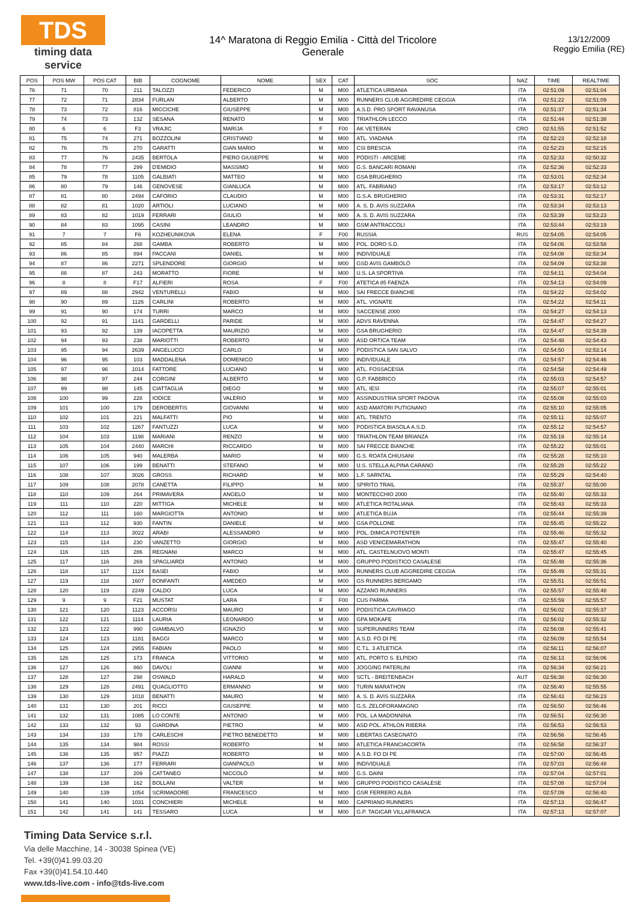TDS
timing data service
14^ Maratona di Reggio Emilia - Città del Tricolore
Generale
13/12/2009
Reggio Emilia (RE)
| POS | POS MW | POS CAT | BIB | COGNOME | NOME | SEX | CAT | SOC | NAZ | TIME | REALTIME |
| --- | --- | --- | --- | --- | --- | --- | --- | --- | --- | --- | --- |
| 76 | 71 | 70 | 211 | TALOZZI | FEDERICO | M | M00 | ATLETICA URBANIA | ITA | 02:51:09 | 02:51:04 |
| 77 | 72 | 71 | 2834 | FURLAN | ALBERTO | M | M00 | RUNNERS CLUB AGGREDIRE CEGGIA | ITA | 02:51:22 | 02:51:09 |
| 78 | 73 | 72 | 816 | MICCICHE | GIUSEPPE | M | M00 | A.S.D. PRO SPORT RAVANUSA | ITA | 02:51:37 | 02:51:34 |
| 79 | 74 | 73 | 132 | SESANA | RENATO | M | M00 | TRIATHLON LECCO | ITA | 02:51:44 | 02:51:38 |
| 80 | 6 | 6 | F3 | VRAJIC | MARIJA | F | F00 | AK VETERAN | CRO | 02:51:55 | 02:51:52 |
| 81 | 75 | 74 | 271 | BOZZOLINI | CRISTIANO | M | M00 | ATL. VIADANA | ITA | 02:52:23 | 02:52:18 |
| 82 | 76 | 75 | 270 | GARATTI | GIAN MARIO | M | M00 | CSI BRESCIA | ITA | 02:52:23 | 02:52:15 |
| 83 | 77 | 76 | 2435 | BERTOLA | PIERO GIUSEPPE | M | M00 | PODISTI - ARCEME | ITA | 02:52:33 | 02:50:32 |
| 84 | 78 | 77 | 299 | D'EMIDIO | MASSIMO | M | M00 | G.S. BANCARI ROMANI | ITA | 02:52:36 | 02:52:33 |
| 85 | 79 | 78 | 1105 | GALBIATI | MATTEO | M | M00 | GSA BRUGHERIO | ITA | 02:53:01 | 02:52:34 |
| 86 | 80 | 79 | 146 | GENOVESE | GIANLUCA | M | M00 | ATL. FABRIANO | ITA | 02:53:17 | 02:53:12 |
| 87 | 81 | 80 | 2494 | CAFORIO | CLAUDIO | M | M00 | G.S.A. BRUGHERIO | ITA | 02:53:31 | 02:52:17 |
| 88 | 82 | 81 | 1020 | ARTIOLI | LUCIANO | M | M00 | A. S. D. AVIS SUZZARA | ITA | 02:53:34 | 02:53:13 |
| 89 | 83 | 82 | 1019 | FERRARI | GIULIO | M | M00 | A. S. D. AVIS SUZZARA | ITA | 02:53:39 | 02:53:23 |
| 90 | 84 | 83 | 1095 | CASINI | LEANDRO | M | M00 | GSM ANTRACCOLI | ITA | 02:53:44 | 02:53:19 |
| 91 | 7 | 7 | F6 | KOZHEUNIKOVA | ELENA | F | F00 | RUSSIA | RUS | 02:54:05 | 02:54:05 |
| 92 | 85 | 84 | 268 | GAMBA | ROBERTO | M | M00 | POL. DORO S.D. | ITA | 02:54:06 | 02:53:58 |
| 93 | 86 | 85 | 894 | PACCANI | DANIEL | M | M00 | INDIVIDUALE | ITA | 02:54:08 | 02:53:34 |
| 94 | 87 | 86 | 2271 | SPLENDORE | GIORGIO | M | M00 | GSD AVIS GAMBOLÒ | ITA | 02:54:09 | 02:53:38 |
| 95 | 88 | 87 | 243 | MORATTO | FIORE | M | M00 | U.S. LA SPORTIVA | ITA | 02:54:11 | 02:54:04 |
| 96 | 8 | 8 | F17 | ALFIERI | ROSA | F | F00 | ATETICA 85 FAENZA | ITA | 02:54:13 | 02:54:09 |
| 97 | 89 | 88 | 2942 | VENTURELLI | FABIO | M | M00 | SAI FRECCE BIANCHE | ITA | 02:54:22 | 02:54:02 |
| 98 | 90 | 89 | 1126 | CARLINI | ROBERTO | M | M00 | ATL. VIGNATE | ITA | 02:54:22 | 02:54:11 |
| 99 | 91 | 90 | 174 | TURRI | MARCO | M | M00 | SACCENSE 2000 | ITA | 02:54:27 | 02:54:13 |
| 100 | 92 | 91 | 1141 | GARDELLI | PARIDE | M | M00 | ADVS RAVENNA | ITA | 02:54:47 | 02:54:27 |
| 101 | 93 | 92 | 139 | IACOPETTA | MAURIZIO | M | M00 | GSA BRUGHERIO | ITA | 02:54:47 | 02:54:39 |
| 102 | 94 | 93 | 238 | MARIOTTI | ROBERTO | M | M00 | ASD ORTICA TEAM | ITA | 02:54:48 | 02:54:43 |
| 103 | 95 | 94 | 2639 | ANGELUCCI | CARLO | M | M00 | PODISTICA SAN SALVO | ITA | 02:54:50 | 02:53:14 |
| 104 | 96 | 95 | 103 | MADDALENA | DOMENICO | M | M00 | INDIVIDUALE | ITA | 02:54:57 | 02:54:46 |
| 105 | 97 | 96 | 1014 | FATTORE | LUCIANO | M | M00 | ATL. FOSSACESIA | ITA | 02:54:58 | 02:54:49 |
| 106 | 98 | 97 | 244 | CORGINI | ALBERTO | M | M00 | G.P. FABBRICO | ITA | 02:55:03 | 02:54:57 |
| 107 | 99 | 98 | 145 | CIATTAGLIA | DIEGO | M | M00 | ATL. IESI | ITA | 02:55:07 | 02:55:01 |
| 108 | 100 | 99 | 228 | IODICE | VALERIO | M | M00 | ASSINDUSTRIA SPORT PADOVA | ITA | 02:55:08 | 02:55:03 |
| 109 | 101 | 100 | 179 | DEROBERTIS | GIOVANNI | M | M00 | ASD AMATORI PUTIGNANO | ITA | 02:55:10 | 02:55:05 |
| 110 | 102 | 101 | 221 | MALFATTI | PIO | M | M00 | ATL. TRENTO | ITA | 02:55:11 | 02:55:07 |
| 111 | 103 | 102 | 1267 | FANTUZZI | LUCA | M | M00 | PODISTICA BIASOLA A.S.D. | ITA | 02:55:12 | 02:54:57 |
| 112 | 104 | 103 | 1198 | MARIANI | RENZO | M | M00 | TRIATHLON TEAM BRIANZA | ITA | 02:55:19 | 02:55:14 |
| 113 | 105 | 104 | 2440 | MARCHI | RICCARDO | M | M00 | SAI FRECCE BIANCHE | ITA | 02:55:22 | 02:55:01 |
| 114 | 106 | 105 | 940 | MALERBA | MARIO | M | M00 | G.S. ROATA CHIUSANI | ITA | 02:55:28 | 02:55:10 |
| 115 | 107 | 106 | 199 | BENATTI | STEFANO | M | M00 | U.S. STELLA ALPINA CARANO | ITA | 02:55:28 | 02:55:22 |
| 116 | 108 | 107 | 3026 | GROSS | RICHARD | M | M00 | L.F. SARNTAL | ITA | 02:55:29 | 02:54:40 |
| 117 | 109 | 108 | 2078 | CANETTA | FILIPPO | M | M00 | SPIRITO TRAIL | ITA | 02:55:37 | 02:55:00 |
| 118 | 110 | 109 | 264 | PRIMAVERA | ANGELO | M | M00 | MONTECCHIO 2000 | ITA | 02:55:40 | 02:55:33 |
| 119 | 111 | 110 | 220 | MITTIGA | MICHELE | M | M00 | ATLETICA ROTALIANA | ITA | 02:55:43 | 02:55:33 |
| 120 | 112 | 111 | 160 | MARGIOTTA | ANTONIO | M | M00 | ATLETICA BUJA | ITA | 02:55:44 | 02:55:39 |
| 121 | 113 | 112 | 930 | FANTIN | DANIELE | M | M00 | GSA POLLONE | ITA | 02:55:45 | 02:55:22 |
| 122 | 114 | 113 | 3022 | ARABI | ALESSANDRO | M | M00 | POL. DIMICA POTENTER | ITA | 02:55:46 | 02:55:32 |
| 123 | 115 | 114 | 230 | VANZETTO | GIORGIO | M | M00 | ASD VENICEMARATHON | ITA | 02:55:47 | 02:55:40 |
| 124 | 116 | 115 | 286 | REGNANI | MARCO | M | M00 | ATL. CASTELNUOVO MONTI | ITA | 02:55:47 | 02:55:45 |
| 125 | 117 | 116 | 269 | SPAGLIARDI | ANTONIO | M | M00 | GRUPPO PODISTICO CASALESE | ITA | 02:55:48 | 02:55:36 |
| 126 | 118 | 117 | 1124 | BASEI | FABIO | M | M00 | RUNNERS CLUB AGGREDIRE CEGGIA | ITA | 02:55:49 | 02:55:31 |
| 127 | 119 | 118 | 1607 | BONFANTI | AMEDEO | M | M00 | GS RUNNERS BERGAMO | ITA | 02:55:51 | 02:55:51 |
| 128 | 120 | 119 | 2249 | CALDO | LUCA | M | M00 | AZZANO RUNNERS | ITA | 02:55:57 | 02:55:48 |
| 129 | 9 | 9 | F21 | MUSTAT | LARA | F | F00 | CUS PARMA | ITA | 02:55:59 | 02:55:57 |
| 130 | 121 | 120 | 1123 | ACCORSI | MAURO | M | M00 | PODISTICA CAVRIAGO | ITA | 02:56:02 | 02:55:37 |
| 131 | 122 | 121 | 1114 | LAURIA | LEONARDO | M | M00 | GPA MOKAFE | ITA | 02:56:02 | 02:55:32 |
| 132 | 123 | 122 | 990 | GIAMBALVO | IGNAZIO | M | M00 | SUPERUNNERS TEAM | ITA | 02:56:08 | 02:55:41 |
| 133 | 124 | 123 | 1181 | BAGGI | MARCO | M | M00 | A.S.D. FÒ DI PE | ITA | 02:56:09 | 02:55:54 |
| 134 | 125 | 124 | 2955 | FABIAN | PAOLO | M | M00 | C.T.L. 3 ATLETICA | ITA | 02:56:11 | 02:56:07 |
| 135 | 126 | 125 | 173 | FRANCA | VITTORIO | M | M00 | ATL. PORTO S. ELPIDIO | ITA | 02:56:13 | 02:56:06 |
| 136 | 127 | 126 | 860 | DAVOLI | GIANNI | M | M00 | JOGGING PATERLINI | ITA | 02:56:34 | 02:56:21 |
| 137 | 128 | 127 | 298 | OSWALD | HARALD | M | M00 | SCTL - BREITENBACH | AUT | 02:56:38 | 02:56:30 |
| 138 | 129 | 128 | 2491 | QUAGLIOTTO | ERMANNO | M | M00 | TURIN MARATHON | ITA | 02:56:40 | 02:55:55 |
| 139 | 130 | 129 | 1018 | BENATTI | MAURO | M | M00 | A. S. D. AVIS SUZZARA | ITA | 02:56:43 | 02:56:23 |
| 140 | 131 | 130 | 201 | RICCI | GIUSEPPE | M | M00 | G.S. ZELOFORAMAGNO | ITA | 02:56:50 | 02:56:46 |
| 141 | 132 | 131 | 1085 | LO CONTE | ANTONIO | M | M00 | POL. LA MADONNINA | ITA | 02:56:51 | 02:56:30 |
| 142 | 133 | 132 | 93 | GIARDINA | PIETRO | M | M00 | ASD POL. ATHLON RIBERA | ITA | 02:56:53 | 02:56:53 |
| 143 | 134 | 133 | 178 | CARLESCHI | PIETRO BENEDETTO | M | M00 | LIBERTAS CASEGNATO | ITA | 02:56:56 | 02:56:45 |
| 144 | 135 | 134 | 984 | ROSSI | ROBERTO | M | M00 | ATLETICA FRANCIACORTA | ITA | 02:56:58 | 02:56:37 |
| 145 | 136 | 135 | 957 | PIAZZI | ROBERTO | M | M00 | A.S.D. FO DI PE | ITA | 02:57:00 | 02:56:45 |
| 146 | 137 | 136 | 177 | FERRARI | GIANPAOLO | M | M00 | INDIVIDUALE | ITA | 02:57:03 | 02:56:48 |
| 147 | 138 | 137 | 209 | CATTANEO | NICCOLÒ | M | M00 | G.S. DAINI | ITA | 02:57:04 | 02:57:01 |
| 148 | 139 | 138 | 162 | BOLLANI | VALTER | M | M00 | GRUPPO PODISTICO CASALESE | ITA | 02:57:08 | 02:57:04 |
| 149 | 140 | 139 | 1054 | SCRIMADORE | FRANCESCO | M | M00 | GSR FERRERO ALBA | ITA | 02:57:09 | 02:56:40 |
| 150 | 141 | 140 | 1031 | CONCHIERI | MICHELE | M | M00 | CAPRIANO RUNNERS | ITA | 02:57:13 | 02:56:47 |
| 151 | 142 | 141 | 141 | TESSARO | LUCA | M | M00 | G.P. TAGICAR VILLAFRANCA | ITA | 02:57:13 | 02:57:07 |
Timing Data Service s.r.l.
Via delle Macchine, 14 - 30038 Spinea (VE)
Tel. +39(0)41.99.03.20
Fax +39(0)41.54.10.440
www.tds-live.com - info@tds-live.com